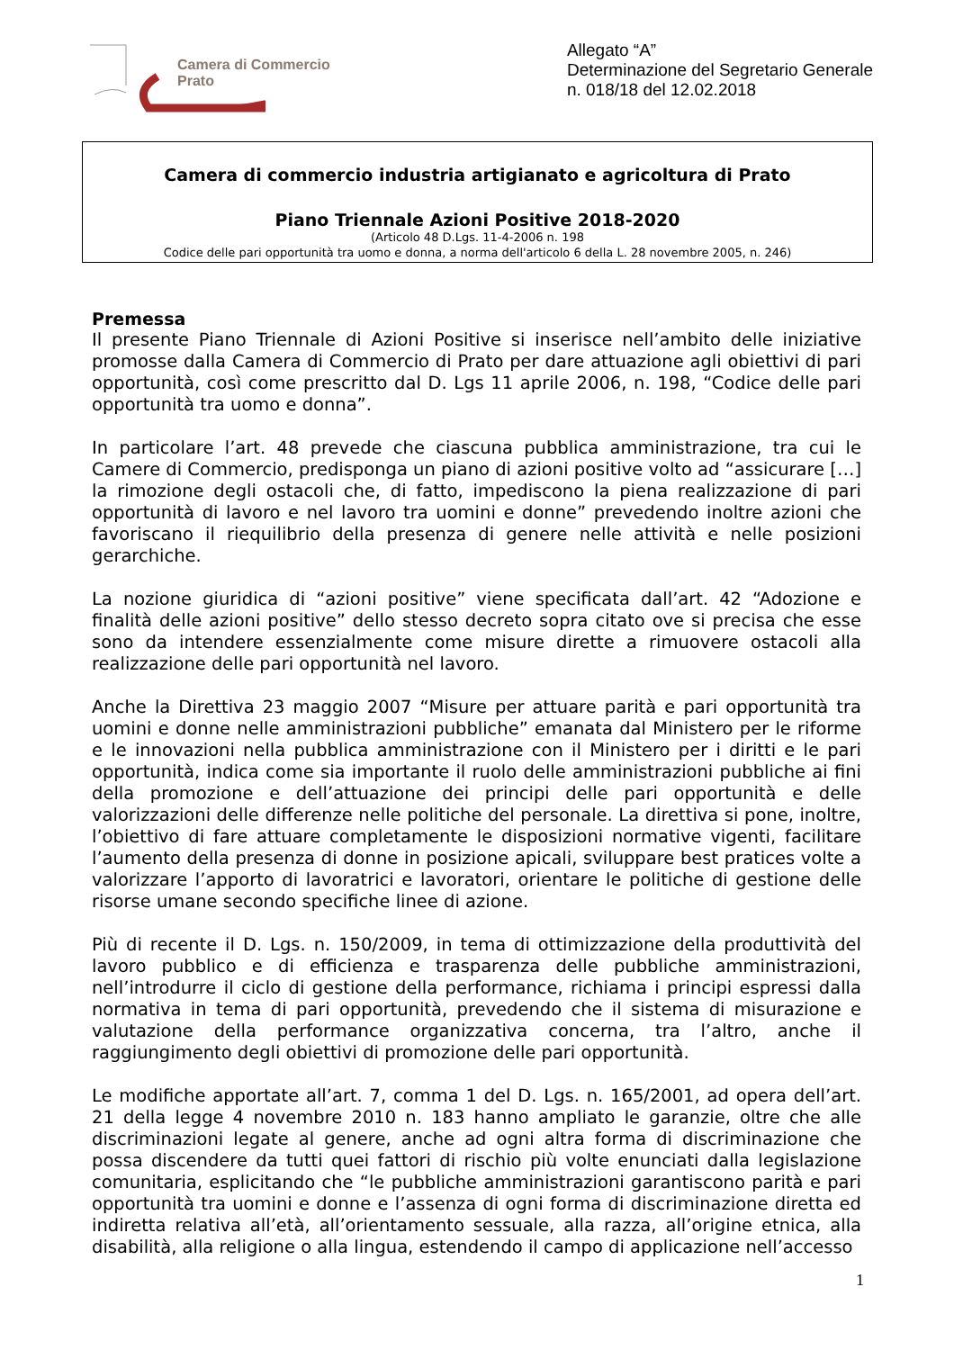Camera di Commercio
Prato
Allegato “A”
Determinazione del Segretario Generale
n. 018/18 del 12.02.2018
Camera di commercio industria artigianato e agricoltura di Prato
Piano Triennale Azioni Positive 2018-2020
(Articolo 48 D.Lgs. 11-4-2006 n. 198
Codice delle pari opportunità tra uomo e donna, a norma dell'articolo 6 della L. 28 novembre 2005, n. 246)
Premessa
Il presente Piano Triennale di Azioni Positive si inserisce nell’ambito delle iniziative promosse dalla Camera di Commercio di Prato per dare attuazione agli obiettivi di pari opportunità, così come prescritto dal D. Lgs 11 aprile 2006, n. 198, “Codice delle pari opportunità tra uomo e donna”.
In particolare l’art. 48 prevede che ciascuna pubblica amministrazione, tra cui le Camere di Commercio, predisponga un piano di azioni positive volto ad “assicurare […] la rimozione degli ostacoli che, di fatto, impediscono la piena realizzazione di pari opportunità di lavoro e nel lavoro tra uomini e donne” prevedendo inoltre azioni che favoriscano il riequilibrio della presenza di genere nelle attività e nelle posizioni gerarchiche.
La nozione giuridica di “azioni positive” viene specificata dall’art. 42 “Adozione e finalità delle azioni positive” dello stesso decreto sopra citato ove si precisa che esse sono da intendere essenzialmente come misure dirette a rimuovere ostacoli alla realizzazione delle pari opportunità nel lavoro.
Anche la Direttiva 23 maggio 2007 “Misure per attuare parità e pari opportunità tra uomini e donne nelle amministrazioni pubbliche” emanata dal Ministero per le riforme e le innovazioni nella pubblica amministrazione con il Ministero per i diritti e le pari opportunità, indica come sia importante il ruolo delle amministrazioni pubbliche ai fini della promozione e dell’attuazione dei principi delle pari opportunità e delle valorizzazioni delle differenze nelle politiche del personale. La direttiva si pone, inoltre, l’obiettivo di fare attuare completamente le disposizioni normative vigenti, facilitare l’aumento della presenza di donne in posizione apicali, sviluppare best pratices volte a valorizzare l’apporto di lavoratrici e lavoratori, orientare le politiche di gestione delle risorse umane secondo specifiche linee di azione.
Più di recente il D. Lgs. n. 150/2009, in tema di ottimizzazione della produttività del lavoro pubblico e di efficienza e trasparenza delle pubbliche amministrazioni, nell’introdurre il ciclo di gestione della performance, richiama i principi espressi dalla normativa in tema di pari opportunità, prevedendo che il sistema di misurazione e valutazione della performance organizzativa concerna, tra l’altro, anche il raggiungimento degli obiettivi di promozione delle pari opportunità.
Le modifiche apportate all’art. 7, comma 1 del D. Lgs. n. 165/2001, ad opera dell’art. 21 della legge 4 novembre 2010 n. 183 hanno ampliato le garanzie, oltre che alle discriminazioni legate al genere, anche ad ogni altra forma di discriminazione che possa discendere da tutti quei fattori di rischio più volte enunciati dalla legislazione comunitaria, esplicitando che “le pubbliche amministrazioni garantiscono parità e pari opportunità tra uomini e donne e l’assenza di ogni forma di discriminazione diretta ed indiretta relativa all’età, all’orientamento sessuale, alla razza, all’origine etnica, alla disabilità, alla religione o alla lingua, estendendo il campo di applicazione nell’accesso
1